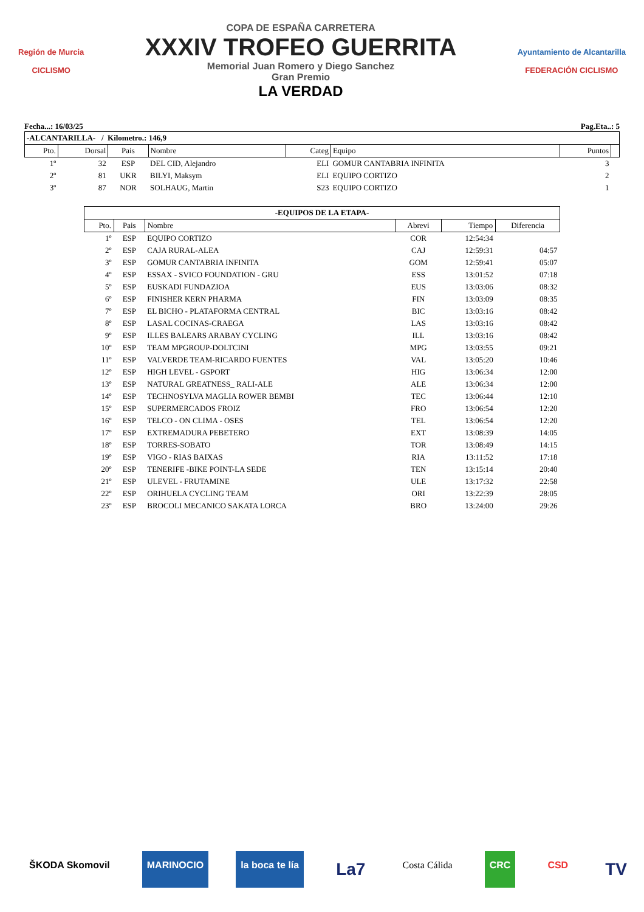Región de Murcia
CICLISMO
COPA DE ESPAÑA CARRETERA
XXXIV TROFEO GUERRITA
Memorial Juan Romero y Diego Sanchez
Gran Premio
LA VERDAD
Ayuntamiento de Alcantarilla
FEDERACIÓN CICLISMO
Fecha...: 16/03/25 Pag.Eta..: 5
| -ALCANTARILLA- / Kilometro.: 146,9 | | | | | | | |
| --- | --- | --- | --- | --- | --- | --- | --- |
| Pto. | Dorsal | Pais | Nombre | Categ | Equipo | Puntos | |
| 1º | 32 | ESP | DEL CID, Alejandro | ELI | GOMUR CANTABRIA INFINITA | 3 | |
| 2º | 81 | UKR | BILYI, Maksym | ELI | EQUIPO CORTIZO | 2 | |
| 3º | 87 | NOR | SOLHAUG, Martin | S23 | EQUIPO CORTIZO | 1 | |
| -EQUIPOS DE LA ETAPA- | | | | | |
| --- | --- | --- | --- | --- | --- |
| Pto. | Pais | Nombre | Abrevi | Tiempo | Diferencia |
| 1º | ESP | EQUIPO CORTIZO | COR | 12:54:34 | |
| 2º | ESP | CAJA RURAL-ALEA | CAJ | 12:59:31 | 04:57 |
| 3º | ESP | GOMUR CANTABRIA INFINITA | GOM | 12:59:41 | 05:07 |
| 4º | ESP | ESSAX - SVICO FOUNDATION - GRU | ESS | 13:01:52 | 07:18 |
| 5º | ESP | EUSKADI FUNDAZIOA | EUS | 13:03:06 | 08:32 |
| 6º | ESP | FINISHER KERN PHARMA | FIN | 13:03:09 | 08:35 |
| 7º | ESP | EL BICHO - PLATAFORMA CENTRAL | BIC | 13:03:16 | 08:42 |
| 8º | ESP | LASAL COCINAS-CRAEGA | LAS | 13:03:16 | 08:42 |
| 9º | ESP | ILLES BALEARS ARABAY CYCLING | ILL | 13:03:16 | 08:42 |
| 10º | ESP | TEAM MPGROUP-DOLTCINI | MPG | 13:03:55 | 09:21 |
| 11º | ESP | VALVERDE TEAM-RICARDO FUENTES | VAL | 13:05:20 | 10:46 |
| 12º | ESP | HIGH LEVEL - GSPORT | HIG | 13:06:34 | 12:00 |
| 13º | ESP | NATURAL GREATNESS_ RALI-ALE | ALE | 13:06:34 | 12:00 |
| 14º | ESP | TECHNOSYLVA MAGLIA ROWER BEMBI | TEC | 13:06:44 | 12:10 |
| 15º | ESP | SUPERMERCADOS FROIZ | FRO | 13:06:54 | 12:20 |
| 16º | ESP | TELCO - ON CLIMA - OSES | TEL | 13:06:54 | 12:20 |
| 17º | ESP | EXTREMADURA PEBETERO | EXT | 13:08:39 | 14:05 |
| 18º | ESP | TORRES-SOBATO | TOR | 13:08:49 | 14:15 |
| 19º | ESP | VIGO - RIAS BAIXAS | RIA | 13:11:52 | 17:18 |
| 20º | ESP | TENERIFE -BIKE POINT-LA SEDE | TEN | 13:15:14 | 20:40 |
| 21º | ESP | ULEVEL - FRUTAMINE | ULE | 13:17:32 | 22:58 |
| 22º | ESP | ORIHUELA CYCLING TEAM | ORI | 13:22:39 | 28:05 |
| 23º | ESP | BROCOLI MECANICO SAKATA LORCA | BRO | 13:24:00 | 29:26 |
ŠKODA Skomovil MARINOCIO la boca te lía La7 Costa Cálida CRC CSD TV